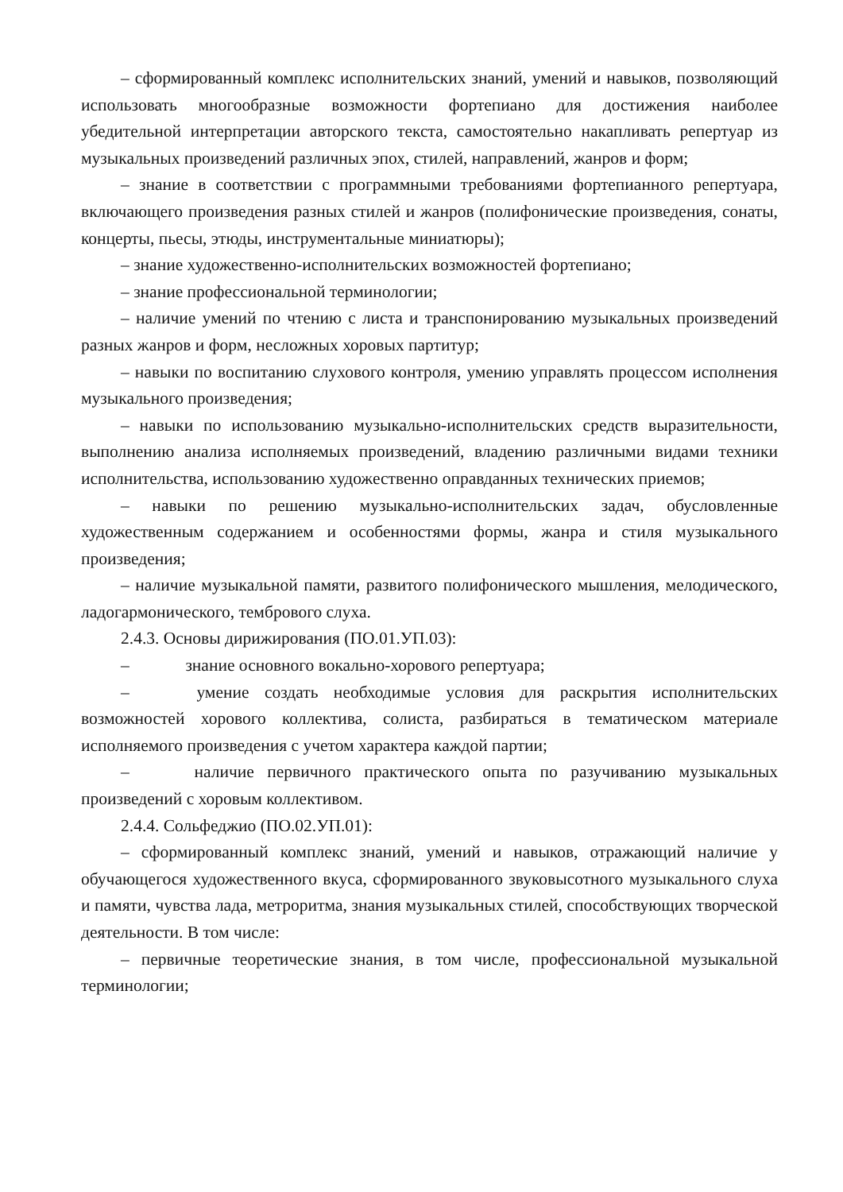– сформированный комплекс исполнительских знаний, умений и навыков, позволяющий использовать многообразные возможности фортепиано для достижения наиболее убедительной интерпретации авторского текста, самостоятельно накапливать репертуар из музыкальных произведений различных эпох, стилей, направлений, жанров и форм;
– знание в соответствии с программными требованиями фортепианного репертуара, включающего произведения разных стилей и жанров (полифонические произведения, сонаты, концерты, пьесы, этюды, инструментальные миниатюры);
– знание художественно-исполнительских возможностей фортепиано;
– знание профессиональной терминологии;
– наличие умений по чтению с листа и транспонированию музыкальных произведений разных жанров и форм, несложных хоровых партитур;
– навыки по воспитанию слухового контроля, умению управлять процессом исполнения музыкального произведения;
– навыки по использованию музыкально-исполнительских средств выразительности, выполнению анализа исполняемых произведений, владению различными видами техники исполнительства, использованию художественно оправданных технических приемов;
– навыки по решению музыкально-исполнительских задач, обусловленные художественным содержанием и особенностями формы, жанра и стиля музыкального произведения;
– наличие музыкальной памяти, развитого полифонического мышления, мелодического, ладогармонического, тембрового слуха.
2.4.3. Основы дирижирования (ПО.01.УП.03):
– знание основного вокально-хорового репертуара;
– умение создать необходимые условия для раскрытия исполнительских возможностей хорового коллектива, солиста, разбираться в тематическом материале исполняемого произведения с учетом характера каждой партии;
– наличие первичного практического опыта по разучиванию музыкальных произведений с хоровым коллективом.
2.4.4. Сольфеджио (ПО.02.УП.01):
– сформированный комплекс знаний, умений и навыков, отражающий наличие у обучающегося художественного вкуса, сформированного звуковысотного музыкального слуха и памяти, чувства лада, метроритма, знания музыкальных стилей, способствующих творческой деятельности. В том числе:
– первичные теоретические знания, в том числе, профессиональной музыкальной терминологии;